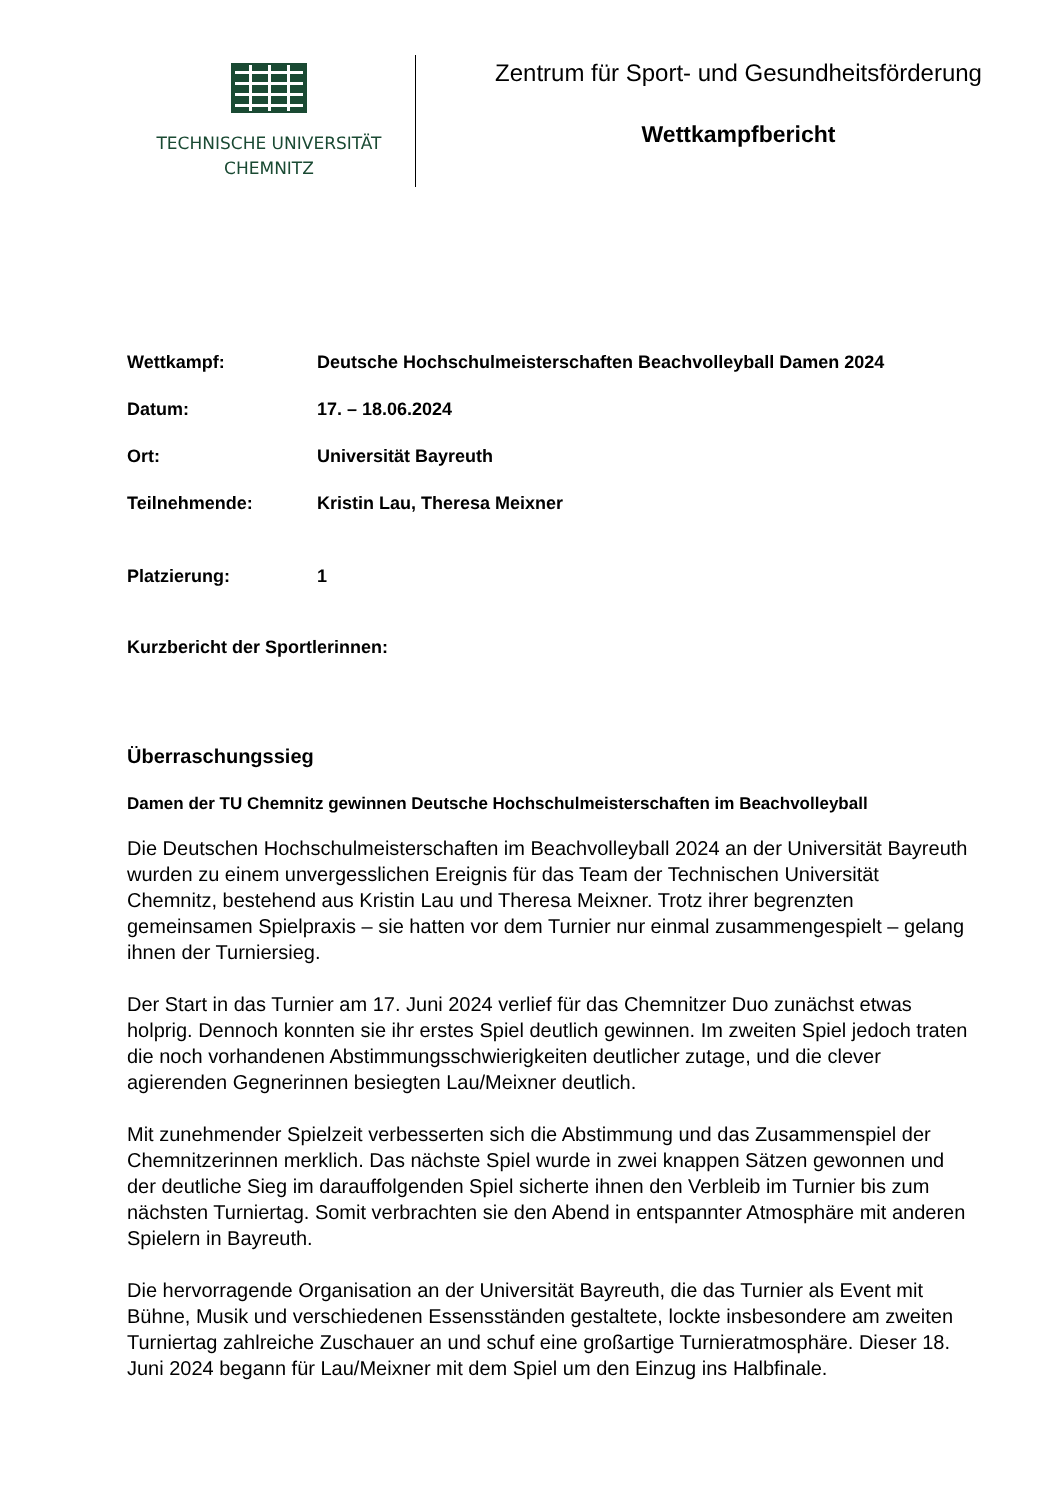TECHNISCHE UNIVERSITÄT
CHEMNITZ
Zentrum für Sport- und Gesundheitsförderung
Wettkampfbericht
Wettkampf: Deutsche Hochschulmeisterschaften Beachvolleyball Damen 2024
Datum: 17. – 18.06.2024
Ort: Universität Bayreuth
Teilnehmende: Kristin Lau, Theresa Meixner
Platzierung: 1
Kurzbericht der Sportlerinnen:
Überraschungssieg
Damen der TU Chemnitz gewinnen Deutsche Hochschulmeisterschaften im Beachvolleyball
Die Deutschen Hochschulmeisterschaften im Beachvolleyball 2024 an der Universität Bayreuth wurden zu einem unvergesslichen Ereignis für das Team der Technischen Universität Chemnitz, bestehend aus Kristin Lau und Theresa Meixner. Trotz ihrer begrenzten gemeinsamen Spielpraxis – sie hatten vor dem Turnier nur einmal zusammengespielt – gelang ihnen der Turniersieg.
Der Start in das Turnier am 17. Juni 2024 verlief für das Chemnitzer Duo zunächst etwas holprig. Dennoch konnten sie ihr erstes Spiel deutlich gewinnen. Im zweiten Spiel jedoch traten die noch vorhandenen Abstimmungsschwierigkeiten deutlicher zutage, und die clever agierenden Gegnerinnen besiegten Lau/Meixner deutlich.
Mit zunehmender Spielzeit verbesserten sich die Abstimmung und das Zusammenspiel der Chemnitzerinnen merklich. Das nächste Spiel wurde in zwei knappen Sätzen gewonnen und der deutliche Sieg im darauffolgenden Spiel sicherte ihnen den Verbleib im Turnier bis zum nächsten Turniertag. Somit verbrachten sie den Abend in entspannter Atmosphäre mit anderen Spielern in Bayreuth.
Die hervorragende Organisation an der Universität Bayreuth, die das Turnier als Event mit Bühne, Musik und verschiedenen Essensständen gestaltete, lockte insbesondere am zweiten Turniertag zahlreiche Zuschauer an und schuf eine großartige Turnieratmosphäre. Dieser 18. Juni 2024 begann für Lau/Meixner mit dem Spiel um den Einzug ins Halbfinale.